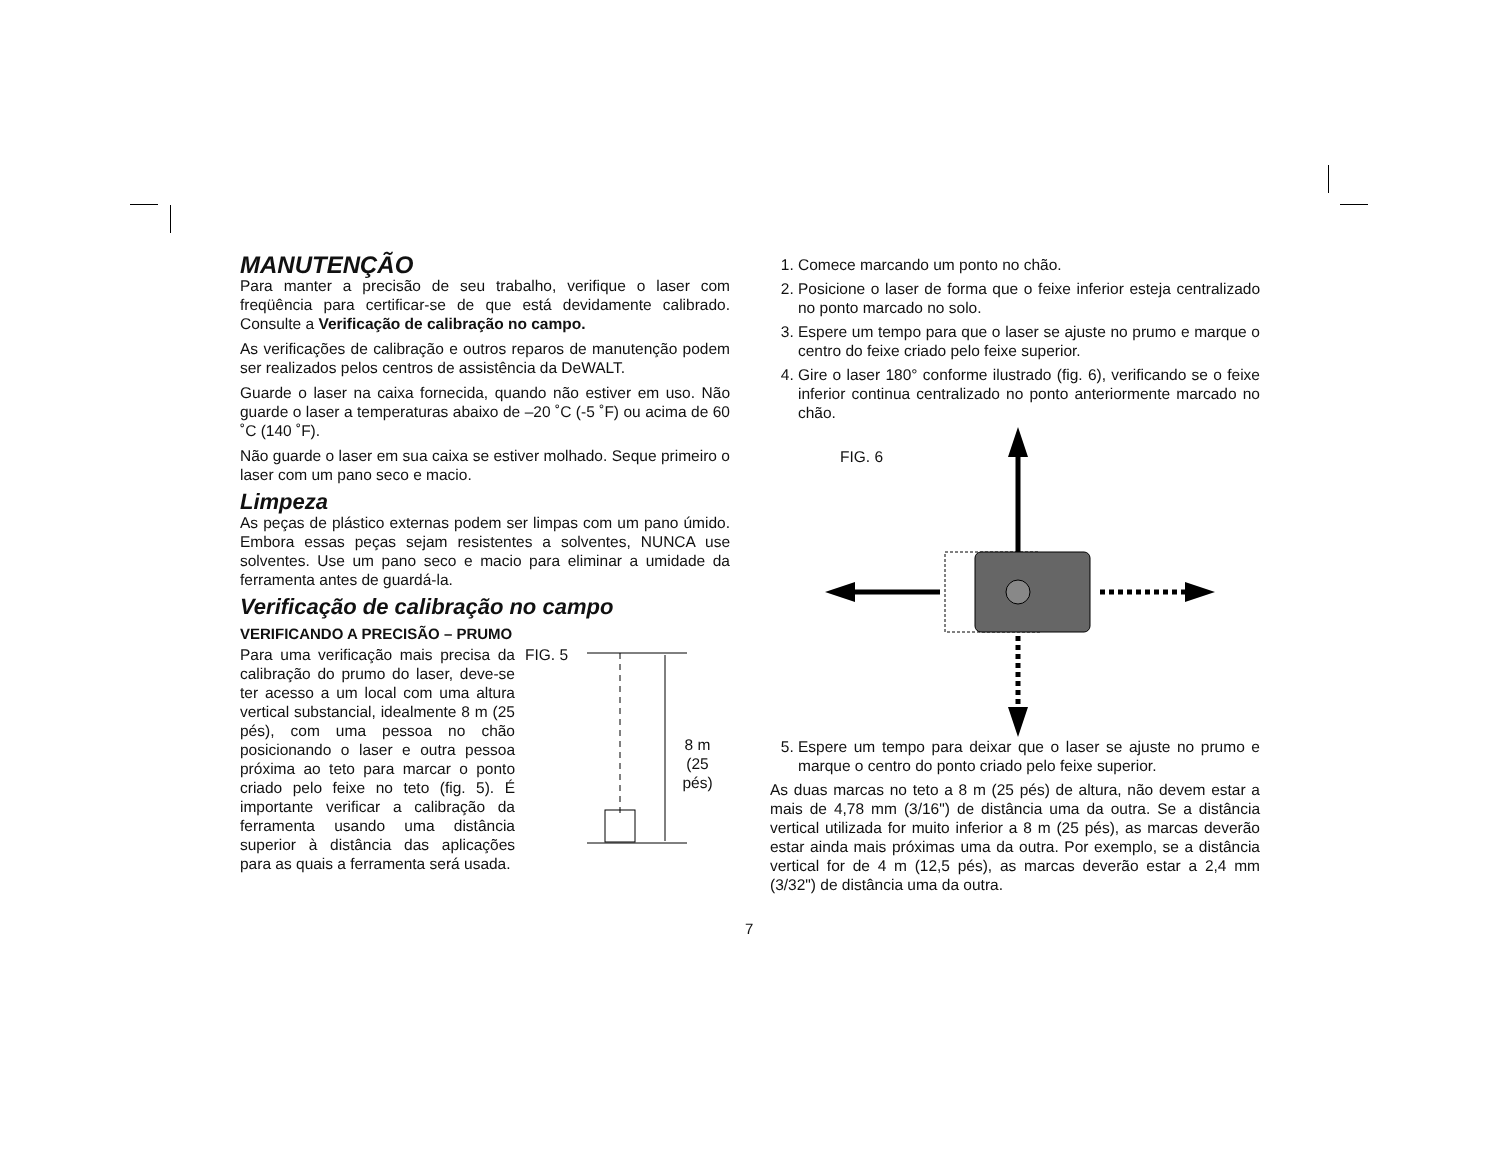MANUTENÇÃO
Para manter a precisão de seu trabalho, verifique o laser com freqüência para certificar-se de que está devidamente calibrado. Consulte a Verificação de calibração no campo.
As verificações de calibração e outros reparos de manutenção podem ser realizados pelos centros de assistência da DeWALT.
Guarde o laser na caixa fornecida, quando não estiver em uso. Não guarde o laser a temperaturas abaixo de –20 ˚C (-5 ˚F) ou acima de 60 ˚C (140 ˚F).
Não guarde o laser em sua caixa se estiver molhado. Seque primeiro o laser com um pano seco e macio.
Limpeza
As peças de plástico externas podem ser limpas com um pano úmido. Embora essas peças sejam resistentes a solventes, NUNCA use solventes. Use um pano seco e macio para eliminar a umidade da ferramenta antes de guardá-la.
Verificação de calibração no campo
VERIFICANDO A PRECISÃO – PRUMO
Para uma verificação mais precisa da calibração do prumo do laser, deve-se ter acesso a um local com uma altura vertical substancial, idealmente 8 m (25 pés), com uma pessoa no chão posicionando o laser e outra pessoa próxima ao teto para marcar o ponto criado pelo feixe no teto (fig. 5). É importante verificar a calibração da ferramenta usando uma distância superior à distância das aplicações para as quais a ferramenta será usada.
FIG. 5
8 m
(25 pés)
1. Comece marcando um ponto no chão.
2. Posicione o laser de forma que o feixe inferior esteja centralizado no ponto marcado no solo.
3. Espere um tempo para que o laser se ajuste no prumo e marque o centro do feixe criado pelo feixe superior.
4. Gire o laser 180° conforme ilustrado (fig. 6), verificando se o feixe inferior continua centralizado no ponto anteriormente marcado no chão.
FIG. 6
5. Espere um tempo para deixar que o laser se ajuste no prumo e marque o centro do ponto criado pelo feixe superior.
As duas marcas no teto a 8 m (25 pés) de altura, não devem estar a mais de 4,78 mm (3/16") de distância uma da outra. Se a distância vertical utilizada for muito inferior a 8 m (25 pés), as marcas deverão estar ainda mais próximas uma da outra. Por exemplo, se a distância vertical for de 4 m (12,5 pés), as marcas deverão estar a 2,4 mm (3/32") de distância uma da outra.
7